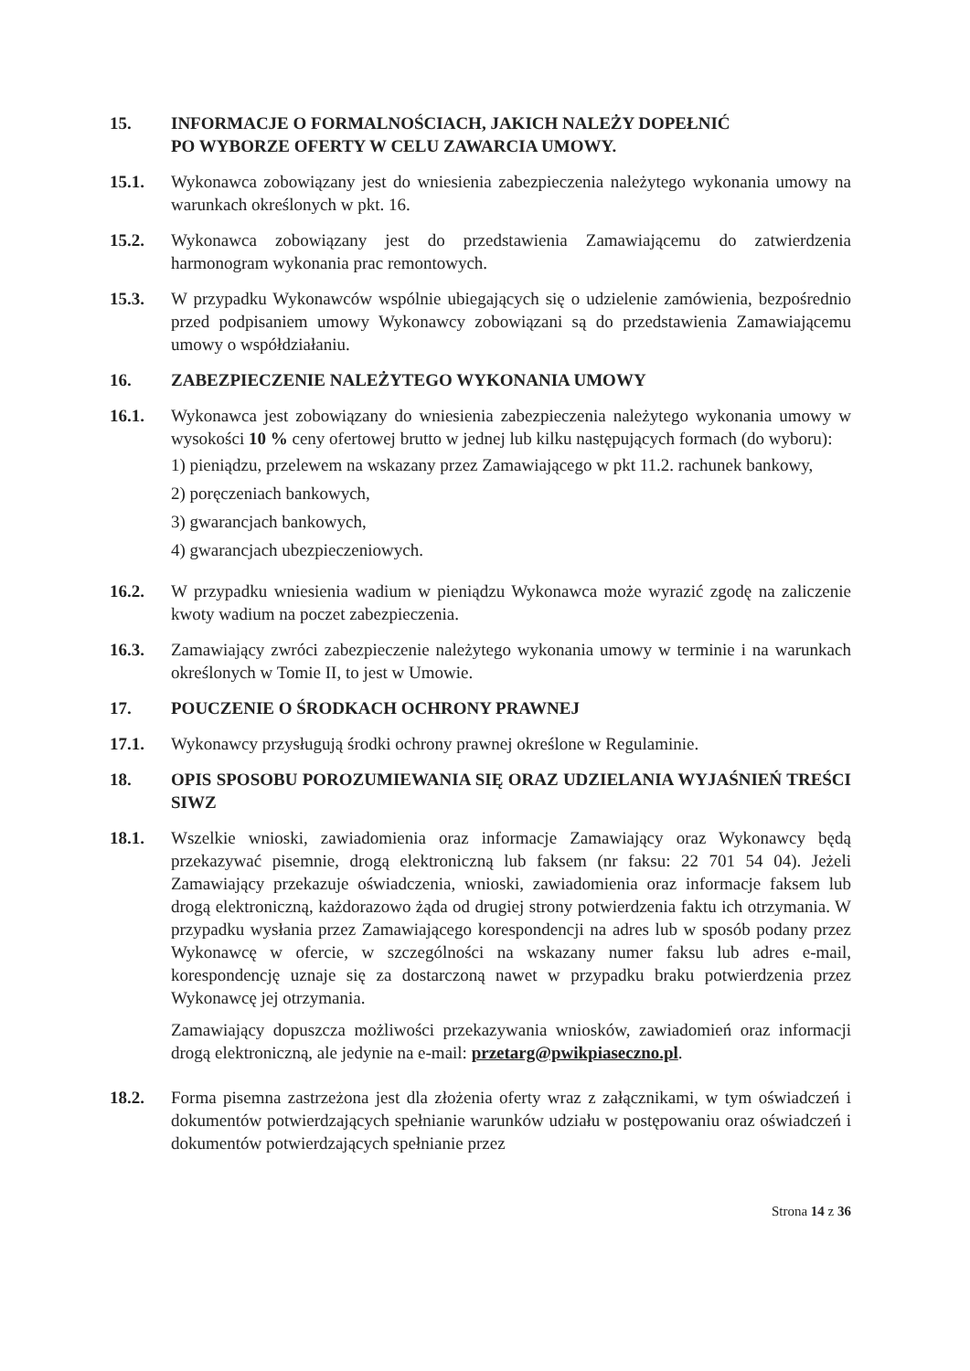15. INFORMACJE O FORMALNOŚCIACH, JAKICH NALEŻY DOPEŁNIĆ
PO WYBORZE OFERTY W CELU ZAWARCIA UMOWY.
15.1. Wykonawca zobowiązany jest do wniesienia zabezpieczenia należytego wykonania umowy na warunkach określonych w pkt. 16.
15.2. Wykonawca zobowiązany jest do przedstawienia Zamawiającemu do zatwierdzenia harmonogram wykonania prac remontowych.
15.3. W przypadku Wykonawców wspólnie ubiegających się o udzielenie zamówienia, bezpośrednio przed podpisaniem umowy Wykonawcy zobowiązani są do przedstawienia Zamawiającemu umowy o współdziałaniu.
16. ZABEZPIECZENIE NALEŻYTEGO WYKONANIA UMOWY
16.1. Wykonawca jest zobowiązany do wniesienia zabezpieczenia należytego wykonania umowy w wysokości 10 % ceny ofertowej brutto w jednej lub kilku następujących formach (do wyboru):
1) pieniądzu, przelewem na wskazany przez Zamawiającego w pkt 11.2. rachunek bankowy,
2) poręczeniach bankowych,
3) gwarancjach bankowych,
4) gwarancjach ubezpieczeniowych.
16.2. W przypadku wniesienia wadium w pieniądzu Wykonawca może wyrazić zgodę na zaliczenie kwoty wadium na poczet zabezpieczenia.
16.3. Zamawiający zwróci zabezpieczenie należytego wykonania umowy w terminie i na warunkach określonych w Tomie II, to jest w Umowie.
17. POUCZENIE O ŚRODKACH OCHRONY PRAWNEJ
17.1. Wykonawcy przysługują środki ochrony prawnej określone w Regulaminie.
18. OPIS SPOSOBU POROZUMIEWANIA SIĘ ORAZ UDZIELANIA WYJAŚNIEŃ TREŚCI SIWZ
18.1. Wszelkie wnioski, zawiadomienia oraz informacje Zamawiający oraz Wykonawcy będą przekazywać pisemnie, drogą elektroniczną lub faksem (nr faksu: 22 701 54 04). Jeżeli Zamawiający przekazuje oświadczenia, wnioski, zawiadomienia oraz informacje faksem lub drogą elektroniczną, każdorazowo żąda od drugiej strony potwierdzenia faktu ich otrzymania. W przypadku wysłania przez Zamawiającego korespondencji na adres lub w sposób podany przez Wykonawcę w ofercie, w szczególności na wskazany numer faksu lub adres e-mail, korespondencję uznaje się za dostarczoną nawet w przypadku braku potwierdzenia przez Wykonawcę jej otrzymania.
Zamawiający dopuszcza możliwości przekazywania wniosków, zawiadomień oraz informacji drogą elektroniczną, ale jedynie na e-mail: przetarg@pwikpiaseczno.pl.
18.2. Forma pisemna zastrzeżona jest dla złożenia oferty wraz z załącznikami, w tym oświadczeń i dokumentów potwierdzających spełnianie warunków udziału w postępowaniu oraz oświadczeń i dokumentów potwierdzających spełnianie przez
Strona 14 z 36